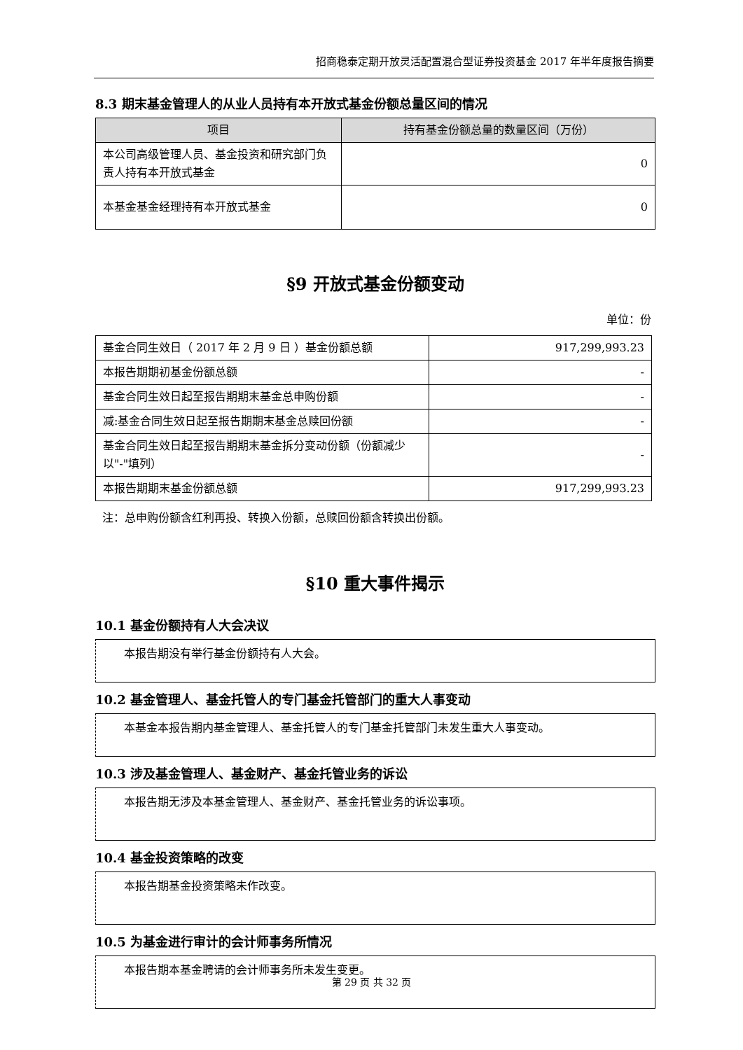招商稳泰定期开放灵活配置混合型证券投资基金 2017 年半年度报告摘要
8.3 期末基金管理人的从业人员持有本开放式基金份额总量区间的情况
| 项目 | 持有基金份额总量的数量区间（万份） |
| --- | --- |
| 本公司高级管理人员、基金投资和研究部门负责人持有本开放式基金 | 0 |
| 本基金基金经理持有本开放式基金 | 0 |
§9 开放式基金份额变动
单位：份
| 基金合同生效日（ 2017 年 2 月 9 日 ）基金份额总额 | 917,299,993.23 |
| 本报告期期初基金份额总额 | - |
| 基金合同生效日起至报告期期末基金总申购份额 | - |
| 减:基金合同生效日起至报告期期末基金总赎回份额 | - |
| 基金合同生效日起至报告期期末基金拆分变动份额（份额减少以"-"填列） | - |
| 本报告期期末基金份额总额 | 917,299,993.23 |
注：总申购份额含红利再投、转换入份额，总赎回份额含转换出份额。
§10 重大事件揭示
10.1 基金份额持有人大会决议
本报告期没有举行基金份额持有人大会。
10.2 基金管理人、基金托管人的专门基金托管部门的重大人事变动
本基金本报告期内基金管理人、基金托管人的专门基金托管部门未发生重大人事变动。
10.3 涉及基金管理人、基金财产、基金托管业务的诉讼
本报告期无涉及本基金管理人、基金财产、基金托管业务的诉讼事项。
10.4 基金投资策略的改变
本报告期基金投资策略未作改变。
10.5 为基金进行审计的会计师事务所情况
本报告期本基金聘请的会计师事务所未发生变更。
第 29 页 共 32 页